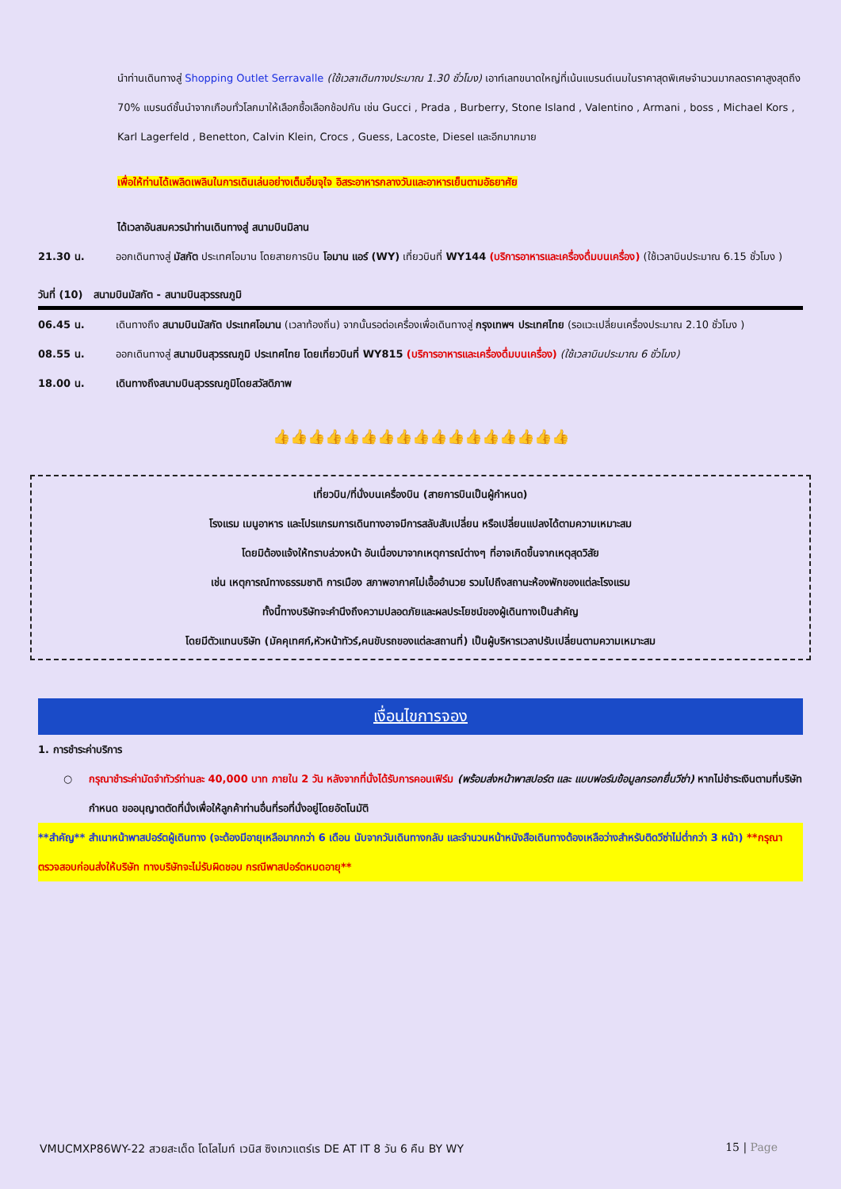นำท่านเดินทางสู่ Shopping Outlet Serravalle (ใช้เวลาเดินทางประมาณ 1.30 ชั่วโมง) เอาท์เลทขนาดใหญ่ที่เน้นแบรนด์เนมในราคาสุดพิเศษจำนวนมากลดราคาสูงสุดถึง 70% แบรนด์ชั้นนำจากเกือบทั่วโลกมาให้เลือกซื้อเลือกช้อปกัน เช่น Gucci , Prada , Burberry, Stone Island , Valentino , Armani , boss , Michael Kors , Karl Lagerfeld , Benetton, Calvin Klein, Crocs , Guess, Lacoste, Diesel และอีกมากมาย
เพื่อให้ท่านได้เพลิดเพลินในการเดินเล่นอย่างเต็มอิ่มจุใจ อิสระอาหารกลางวันและอาหารเย็นตามอัธยาศัย
ได้เวลาอันสมควรนำท่านเดินทางสู่ สนามบินมิลาน
21.30 น. ออกเดินทางสู่ มัสกัต ประเทศโอมาน โดยสายการบิน โอมาน แอร์ (WY) เที่ยวบินที่ WY144 (บริการอาหารและเครื่องดื่มบนเครื่อง) (ใช้เวลาบินประมาณ 6.15 ชั่วโมง )
วันที่ (10) สนามบินมัสกัต - สนามบินสุวรรณภูมิ
06.45 น. เดินทางถึง สนามบินมัสกัต ประเทศโอมาน (เวลาท้องถิ่น) จากนั้นรอต่อเครื่องเพื่อเดินทางสู่ กรุงเทพฯ ประเทศไทย (รอแวะเปลี่ยนเครื่องประมาณ 2.10 ชั่วโมง )
08.55 น. ออกเดินทางสู่ สนามบินสุวรรณภูมิ ประเทศไทย โดยเที่ยวบินที่ WY815 (บริการอาหารและเครื่องดื่มบนเครื่อง) (ใช้เวลาบินประมาณ 6 ชั่วโมง)
18.00 น. เดินทางถึงสนามบินสุวรรณภูมิโดยสวัสดิภาพ
👍👍👍👍👍👍👍👍👍👍👍👍👍👍👍👍👍
เที่ยวบิน/ที่นั่งบนเครื่องบิน (สายการบินเป็นผู้กำหนด)
โรงแรม เมนูอาหาร และโปรแกรมการเดินทางอาจมีการสลับสับเปลี่ยน หรือเปลี่ยนแปลงได้ตามความเหมาะสม
โดยมิต้องแจ้งให้ทราบล่วงหน้า อันเนื่องมาจากเหตุการณ์ต่างๆ ที่อาจเกิดขึ้นจากเหตุสุดวิสัย
เช่น เหตุการณ์ทางธรรมชาติ การเมือง สภาพอากาศไม่เอื้ออำนวย รวมไปถึงสถานะห้องพักของแต่ละโรงแรม
ทั้งนี้ทางบริษัทจะคำนึงถึงความปลอดภัยและผลประโยชน์ของผู้เดินทางเป็นสำคัญ
โดยมีตัวแทนบริษัท (มัคคุเทศก์,หัวหน้าทัวร์,คนขับรถของแต่ละสถานที่) เป็นผู้บริหารเวลาปรับเปลี่ยนตามความเหมาะสม
เงื่อนไขการจอง
1. การชำระค่าบริการ
○ กรุณาชำระค่ามัดจำทัวร์ท่านละ 40,000 บาท ภายใน 2 วัน หลังจากที่นั่งได้รับการคอนเฟิร์ม (พร้อมส่งหน้าพาสปอร์ต และ แบบฟอร์มข้อมูลกรอกยื่นวีซ่า) หากไม่ชำระเงินตามที่บริษัทกำหนด ขออนุญาตตัดที่นั่งเพื่อให้ลูกค้าท่านอื่นที่รอที่นั่งอยู่โดยอัตโนมัติ
**สำคัญ** สำเนาหน้าพาสปอร์ตผู้เดินทาง (จะต้องมีอายุเหลือมากกว่า 6 เดือน นับจากวันเดินทางกลับ และจำนวนหน้าหนังสือเดินทางต้องเหลือว่างสำหรับติดวีซ่าไม่ต่ำกว่า 3 หน้า) **กรุณาตรวจสอบก่อนส่งให้บริษัท ทางบริษัทจะไม่รับผิดชอบ กรณีพาสปอร์ตหมดอายุ**
VMUCMXP86WY-22 สวยสะเด็ด โดโลไมท์ เวนิส ซิงเกวแตร์เร DE AT IT 8 วัน 6 คืน BY WY 15 | Page